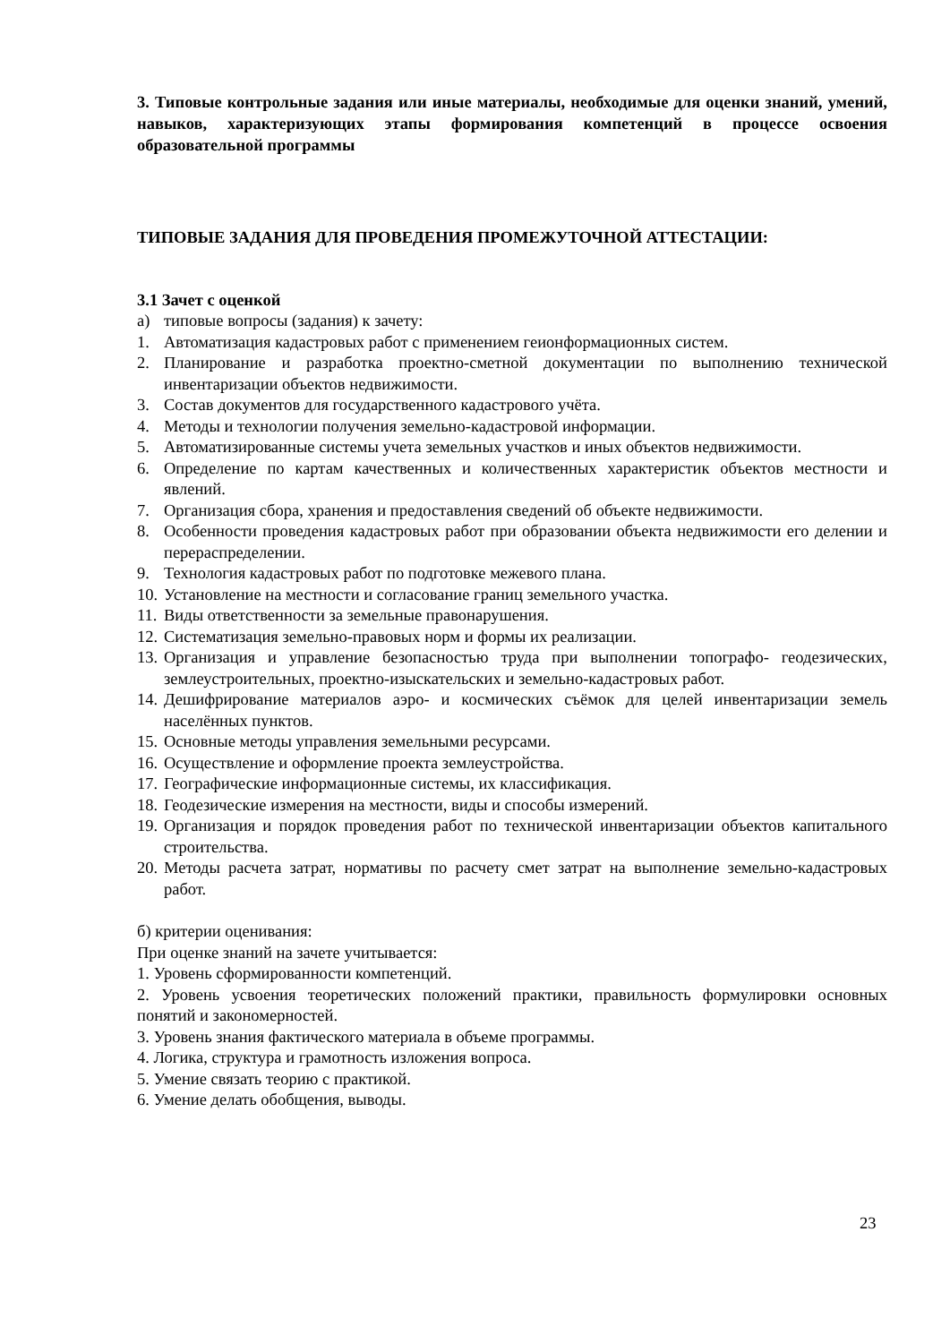3. Типовые контрольные задания или иные материалы, необходимые для оценки знаний, умений, навыков, характеризующих этапы формирования компетенций в процессе освоения образовательной программы
ТИПОВЫЕ ЗАДАНИЯ ДЛЯ ПРОВЕДЕНИЯ ПРОМЕЖУТОЧНОЙ АТТЕСТАЦИИ:
3.1 Зачет с оценкой
а) типовые вопросы (задания) к зачету:
1. Автоматизация кадастровых работ с применением геионформационных систем.
2. Планирование и разработка проектно-сметной документации по выполнению техниче­ской инвентаризации объектов недвижимости.
3. Состав документов для государственного кадастрового учёта.
4. Методы и технологии получения земельно-кадастровой информации.
5. Автоматизированные системы учета земельных участков и иных объектов недвижимо­сти.
6. Определение по картам качественных и количественных характеристик объектов местности и явлений.
7. Организация сбора, хранения и предоставления сведений об объекте недвижимости.
8. Особенности проведения кадастровых работ при образовании объекта недвижимости его делении и перераспределении.
9. Технология кадастровых работ по подготовке межевого плана.
10. Установление на местности и согласование границ земельного участка.
11. Виды ответственности за земельные правонарушения.
12. Систематизация земельно-правовых норм и формы их реализации.
13. Организация и управление безопасностью труда при выполнении топографо- геодези­ческих, землеустроительных, проектно-изыскательских и земельно-кадастровых работ.
14. Дешифрирование материалов аэро- и космических съёмок для целей инвентаризации земель населённых пунктов.
15. Основные методы управления земельными ресурсами.
16. Осуществление и оформление проекта землеустройства.
17. Географические информационные системы, их классификация.
18. Геодезические измерения на местности, виды и способы измерений.
19. Организация и порядок проведения работ по технической инвентаризации объектов капитального строительства.
20. Методы расчета затрат, нормативы по расчету смет затрат на выполнение земельно-кадастровых работ.
б) критерии оценивания:
При оценке знаний на зачете учитывается:
1. Уровень сформированности компетенций.
2. Уровень усвоения теоретических положений практики, правильность формулировки ос­новных понятий и закономерностей.
3. Уровень знания фактического материала в объеме программы.
4. Логика, структура и грамотность изложения вопроса.
5. Умение связать теорию с практикой.
6. Умение делать обобщения, выводы.
23